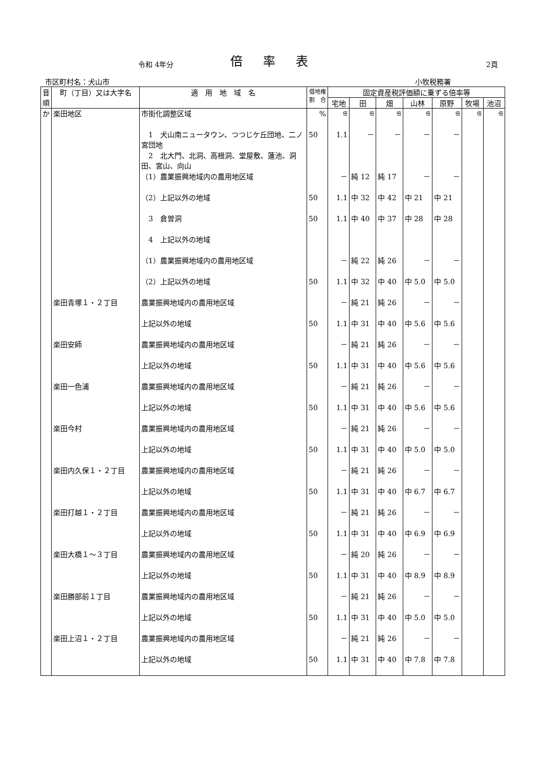令和 4年分
倍率表
2頁
市区町村名：犬山市 小牧税務署
| 音順 | 町（丁目）又は大字名 | 適 用 地 域 名 | 借地権 割 合 | 固定資産税評価額に乗ずる倍率等 | | | | | | |
| --- | --- | --- | --- | --- | --- | --- | --- | --- | --- | --- |
| | | | | 宅地 | 田 | 畑 | 山林 | 原野 | 牧場 | 池沼 |
| か | 楽田地区 | 市街化調整区域 | % | 倍 | 倍 | 倍 | 倍 | 倍 | 倍 | 倍 |
| | | 1 犬山南ニュータウン、つつじケ丘団地、二ノ宮団地 | 50 | 1.1 | － | － | － | － | | |
| | | 2 北大門、北洞、高根洞、堂屋敷、蓮池、洞田、宮山、向山 | | | | | | | | |
| | | （1）農業振興地域内の農用地区域 | | － | 純 12 | 純 17 | － | － | | |
| | | （2）上記以外の地域 | 50 | 1.1 | 中 32 | 中 42 | 中 21 | 中 21 | | |
| | | 3 倉曽洞 | 50 | 1.1 | 中 40 | 中 37 | 中 28 | 中 28 | | |
| | | 4 上記以外の地域 | | | | | | | | |
| | | （1）農業振興地域内の農用地区域 | | － | 純 22 | 純 26 | － | － | | |
| | | （2）上記以外の地域 | 50 | 1.1 | 中 32 | 中 40 | 中 5.0 | 中 5.0 | | |
| | 楽田青塚１・２丁目 | 農業振興地域内の農用地区域 | | － | 純 21 | 純 26 | － | － | | |
| | | 上記以外の地域 | 50 | 1.1 | 中 31 | 中 40 | 中 5.6 | 中 5.6 | | |
| | 楽田安師 | 農業振興地域内の農用地区域 | | － | 純 21 | 純 26 | － | － | | |
| | | 上記以外の地域 | 50 | 1.1 | 中 31 | 中 40 | 中 5.6 | 中 5.6 | | |
| | 楽田一色浦 | 農業振興地域内の農用地区域 | | － | 純 21 | 純 26 | － | － | | |
| | | 上記以外の地域 | 50 | 1.1 | 中 31 | 中 40 | 中 5.6 | 中 5.6 | | |
| | 楽田今村 | 農業振興地域内の農用地区域 | | － | 純 21 | 純 26 | － | － | | |
| | | 上記以外の地域 | 50 | 1.1 | 中 31 | 中 40 | 中 5.0 | 中 5.0 | | |
| | 楽田内久保１・２丁目 | 農業振興地域内の農用地区域 | | － | 純 21 | 純 26 | － | － | | |
| | | 上記以外の地域 | 50 | 1.1 | 中 31 | 中 40 | 中 6.7 | 中 6.7 | | |
| | 楽田打越１・２丁目 | 農業振興地域内の農用地区域 | | － | 純 21 | 純 26 | － | － | | |
| | | 上記以外の地域 | 50 | 1.1 | 中 31 | 中 40 | 中 6.9 | 中 6.9 | | |
| | 楽田大橋１～３丁目 | 農業振興地域内の農用地区域 | | － | 純 20 | 純 26 | － | － | | |
| | | 上記以外の地域 | 50 | 1.1 | 中 31 | 中 40 | 中 8.9 | 中 8.9 | | |
| | 楽田勝部前１丁目 | 農業振興地域内の農用地区域 | | － | 純 21 | 純 26 | － | － | | |
| | | 上記以外の地域 | 50 | 1.1 | 中 31 | 中 40 | 中 5.0 | 中 5.0 | | |
| | 楽田上沼１・２丁目 | 農業振興地域内の農用地区域 | | － | 純 21 | 純 26 | － | － | | |
| | | 上記以外の地域 | 50 | 1.1 | 中 31 | 中 40 | 中 7.8 | 中 7.8 | | |